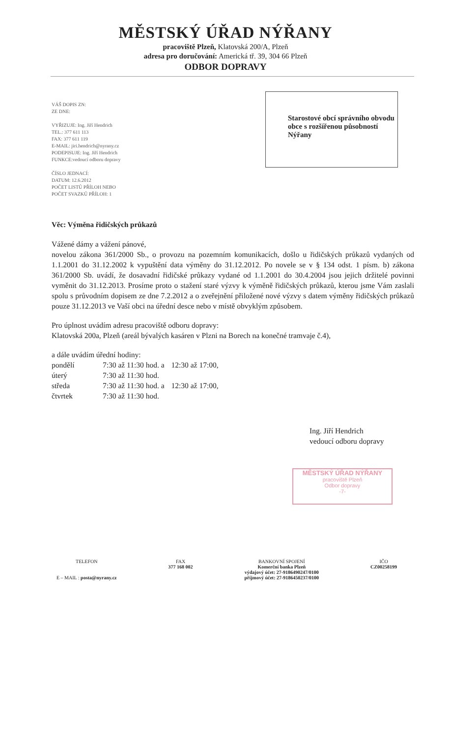MĚSTSKÝ ÚŘAD NÝŘANY
pracoviště Plzeň, Klatovská 200/A, Plzeň
adresa pro doručování: Americká tř. 39, 304 66 Plzeň
ODBOR DOPRAVY
VÁŠ DOPIS ZN:
ZE DNE:
VYŘIZUJE: Ing. Jiří Hendrich
TEL.: 377 611 113
FAX: 377 611 119
E-MAIL: jiri.hendrich@nyrany.cz
PODEPISUJE: Ing. Jiří Hendrich
FUNKCE:vedoucí odboru dopravy
ČÍSLO JEDNACÍ:
DATUM: 12.6.2012
POČET LISTŮ PŘÍLOH NEBO
POČET SVAZKŮ PŘÍLOH: 1
Starostové obcí správního obvodu
obce s rozšířenou působností Nýřany
Věc: Výměna řidičských průkazů
Vážené dámy a vážení pánové,
novelou zákona 361/2000 Sb., o provozu na pozemním komunikacích, došlo u řidičských průkazů vydaných od 1.1.2001 do 31.12.2002 k vypuštění data výměny do 31.12.2012. Po novele se v § 134 odst. 1 písm. b) zákona 361/2000 Sb. uvádí, že dosavadní řidičské průkazy vydané od 1.1.2001 do 30.4.2004 jsou jejich držitelé povinni vyměnit do 31.12.2013. Prosíme proto o stažení staré výzvy k výměně řidičských průkazů, kterou jsme Vám zaslali spolu s průvodním dopisem ze dne 7.2.2012 a o zveřejnění přiložené nové výzvy s datem výměny řidičských průkazů pouze 31.12.2013 ve Vaší obci na úřední desce nebo v místě obvyklým způsobem.
Pro úplnost uvádím adresu pracoviště odboru dopravy:
Klatovská 200a, Plzeň (areál bývalých kasáren v Plzni na Borech na konečné tramvaje č.4),
a dále uvádím úřední hodiny:
| pondělí | 7:30 až 11:30 hod. a | 12:30 až 17:00, |
| úterý | 7:30 až 11:30 hod. | |
| středa | 7:30 až 11:30 hod. a | 12:30 až 17:00, |
| čtvrtek | 7:30 až 11:30 hod. | |
Ing. Jiří Hendrich
vedoucí odboru dopravy
MĚSTSKÝ ÚŘAD NÝŘANY
pracoviště Plzeň
Odbor dopravy
-7-
TELEFON
E – MAIL : posta@nyrany.cz
FAX
377 168 002
BANKOVNÍ SPOJENÍ
Komerční banka Plzeň
výdajový účet: 27-9186490247/0100
příjmový účet: 27-9186450237/0100
IČO
CZ00258199